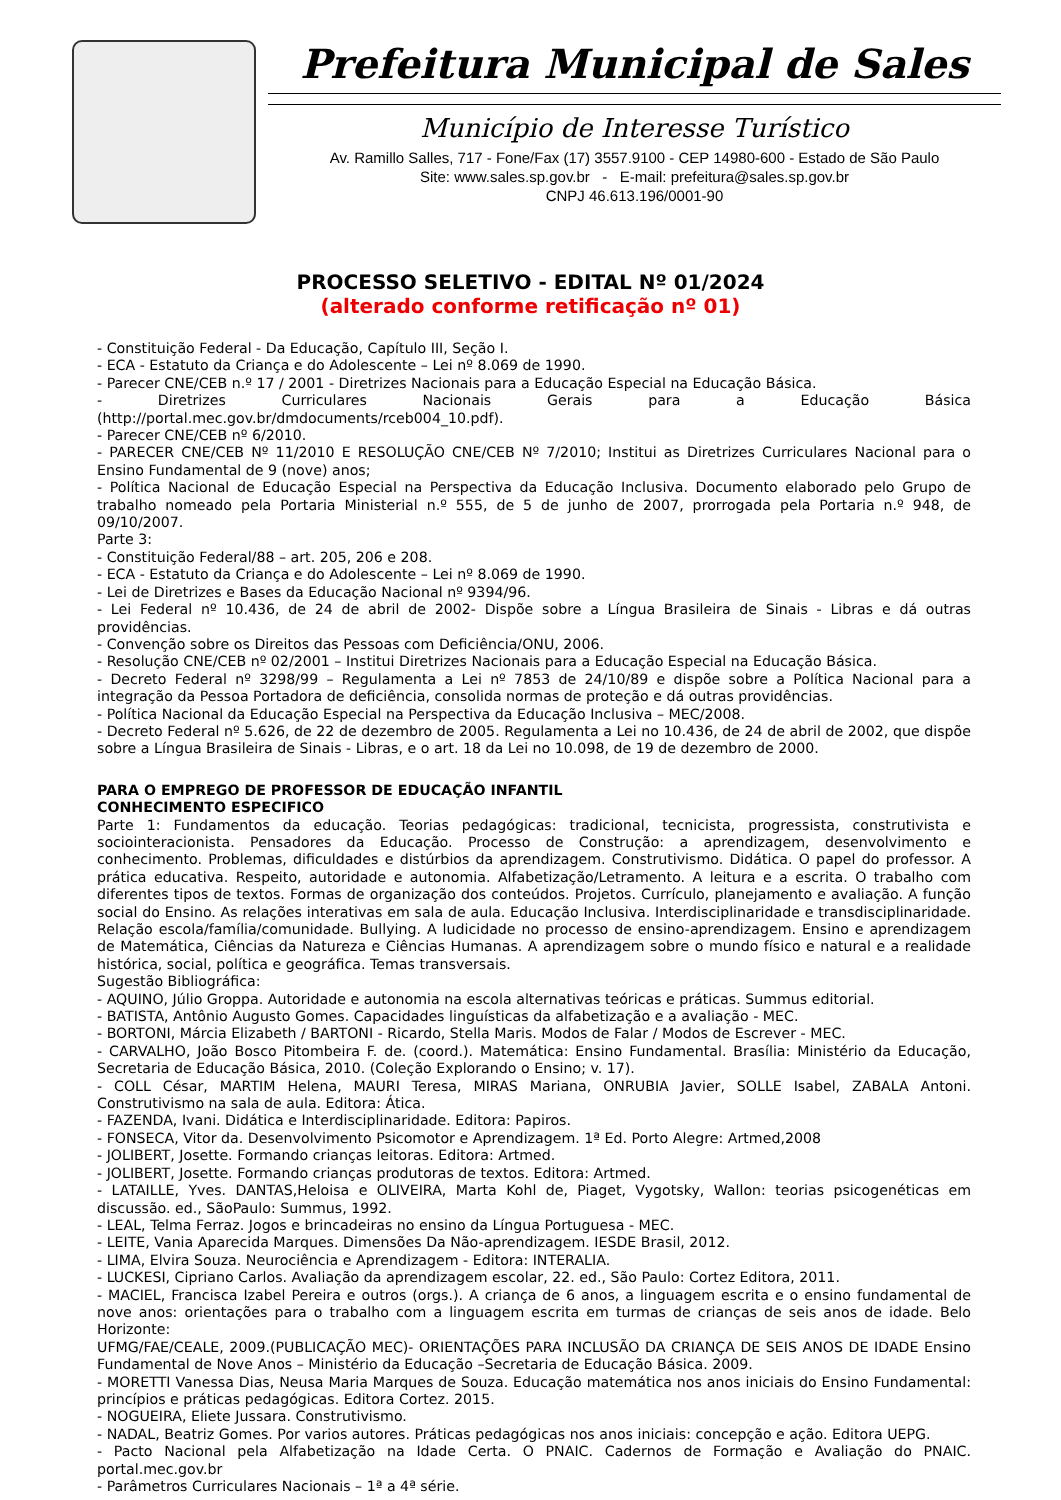Prefeitura Municipal de Sales
Município de Interesse Turístico
Av. Ramillo Salles, 717 - Fone/Fax (17) 3557.9100 - CEP 14980-600 - Estado de São Paulo
Site: www.sales.sp.gov.br - E-mail: prefeitura@sales.sp.gov.br
CNPJ 46.613.196/0001-90
PROCESSO SELETIVO - EDITAL Nº 01/2024
(alterado conforme retificação nº 01)
- Constituição Federal - Da Educação, Capítulo III, Seção I.
- ECA - Estatuto da Criança e do Adolescente – Lei nº 8.069 de 1990.
- Parecer CNE/CEB n.º 17 / 2001 - Diretrizes Nacionais para a Educação Especial na Educação Básica.
- Diretrizes Curriculares Nacionais Gerais para a Educação Básica (http://portal.mec.gov.br/dmdocuments/rceb004_10.pdf).
- Parecer CNE/CEB nº 6/2010.
- PARECER CNE/CEB Nº 11/2010 E RESOLUÇÃO CNE/CEB Nº 7/2010; Institui as Diretrizes Curriculares Nacional para o Ensino Fundamental de 9 (nove) anos;
- Política Nacional de Educação Especial na Perspectiva da Educação Inclusiva. Documento elaborado pelo Grupo de trabalho nomeado pela Portaria Ministerial n.º 555, de 5 de junho de 2007, prorrogada pela Portaria n.º 948, de 09/10/2007.
Parte 3:
- Constituição Federal/88 – art. 205, 206 e 208.
- ECA - Estatuto da Criança e do Adolescente – Lei nº 8.069 de 1990.
- Lei de Diretrizes e Bases da Educação Nacional nº 9394/96.
- Lei Federal nº 10.436, de 24 de abril de 2002- Dispõe sobre a Língua Brasileira de Sinais - Libras e dá outras providências.
- Convenção sobre os Direitos das Pessoas com Deficiência/ONU, 2006.
- Resolução CNE/CEB nº 02/2001 – Institui Diretrizes Nacionais para a Educação Especial na Educação Básica.
- Decreto Federal nº 3298/99 – Regulamenta a Lei nº 7853 de 24/10/89 e dispõe sobre a Política Nacional para a integração da Pessoa Portadora de deficiência, consolida normas de proteção e dá outras providências.
- Política Nacional da Educação Especial na Perspectiva da Educação Inclusiva – MEC/2008.
- Decreto Federal nº 5.626, de 22 de dezembro de 2005. Regulamenta a Lei no 10.436, de 24 de abril de 2002, que dispõe sobre a Língua Brasileira de Sinais - Libras, e o art. 18 da Lei no 10.098, de 19 de dezembro de 2000.
PARA O EMPREGO DE PROFESSOR DE EDUCAÇÃO INFANTIL
CONHECIMENTO ESPECIFICO
Parte 1: Fundamentos da educação. Teorias pedagógicas: tradicional, tecnicista, progressista, construtivista e sociointeracionista. Pensadores da Educação. Processo de Construção: a aprendizagem, desenvolvimento e conhecimento. Problemas, dificuldades e distúrbios da aprendizagem. Construtivismo. Didática. O papel do professor. A prática educativa. Respeito, autoridade e autonomia. Alfabetização/Letramento. A leitura e a escrita. O trabalho com diferentes tipos de textos. Formas de organização dos conteúdos. Projetos. Currículo, planejamento e avaliação. A função social do Ensino. As relações interativas em sala de aula. Educação Inclusiva. Interdisciplinaridade e transdisciplinaridade. Relação escola/família/comunidade. Bullying. A ludicidade no processo de ensino-aprendizagem. Ensino e aprendizagem de Matemática, Ciências da Natureza e Ciências Humanas. A aprendizagem sobre o mundo físico e natural e a realidade histórica, social, política e geográfica. Temas transversais.
Sugestão Bibliográfica:
- AQUINO, Júlio Groppa. Autoridade e autonomia na escola alternativas teóricas e práticas. Summus editorial.
- BATISTA, Antônio Augusto Gomes. Capacidades linguísticas da alfabetização e a avaliação - MEC.
- BORTONI, Márcia Elizabeth / BARTONI - Ricardo, Stella Maris. Modos de Falar / Modos de Escrever - MEC.
- CARVALHO, João Bosco Pitombeira F. de. (coord.). Matemática: Ensino Fundamental. Brasília: Ministério da Educação, Secretaria de Educação Básica, 2010. (Coleção Explorando o Ensino; v. 17).
- COLL César, MARTIM Helena, MAURI Teresa, MIRAS Mariana, ONRUBIA Javier, SOLLE Isabel, ZABALA Antoni. Construtivismo na sala de aula. Editora: Ática.
- FAZENDA, Ivani. Didática e Interdisciplinaridade. Editora: Papiros.
- FONSECA, Vitor da. Desenvolvimento Psicomotor e Aprendizagem. 1ª Ed. Porto Alegre: Artmed,2008
- JOLIBERT, Josette. Formando crianças leitoras. Editora: Artmed.
- JOLIBERT, Josette. Formando crianças produtoras de textos. Editora: Artmed.
- LATAILLE, Yves. DANTAS,Heloisa e OLIVEIRA, Marta Kohl de, Piaget, Vygotsky, Wallon: teorias psicogenéticas em discussão. ed., SãoPaulo: Summus, 1992.
- LEAL, Telma Ferraz. Jogos e brincadeiras no ensino da Língua Portuguesa - MEC.
- LEITE, Vania Aparecida Marques. Dimensões Da Não-aprendizagem. IESDE Brasil, 2012.
- LIMA, Elvira Souza. Neurociência e Aprendizagem - Editora: INTERALIA.
- LUCKESI, Cipriano Carlos. Avaliação da aprendizagem escolar, 22. ed., São Paulo: Cortez Editora, 2011.
- MACIEL, Francisca Izabel Pereira e outros (orgs.). A criança de 6 anos, a linguagem escrita e o ensino fundamental de nove anos: orientações para o trabalho com a linguagem escrita em turmas de crianças de seis anos de idade. Belo Horizonte:
UFMG/FAE/CEALE, 2009.(PUBLICAÇÃO MEC)- ORIENTAÇÕES PARA INCLUSÃO DA CRIANÇA DE SEIS ANOS DE IDADE Ensino Fundamental de Nove Anos – Ministério da Educação –Secretaria de Educação Básica. 2009.
- MORETTI Vanessa Dias, Neusa Maria Marques de Souza. Educação matemática nos anos iniciais do Ensino Fundamental: princípios e práticas pedagógicas. Editora Cortez. 2015.
- NOGUEIRA, Eliete Jussara. Construtivismo.
- NADAL, Beatriz Gomes. Por varios autores. Práticas pedagógicas nos anos iniciais: concepção e ação. Editora UEPG.
- Pacto Nacional pela Alfabetização na Idade Certa. O PNAIC. Cadernos de Formação e Avaliação do PNAIC. portal.mec.gov.br
- Parâmetros Curriculares Nacionais – 1ª a 4ª série.